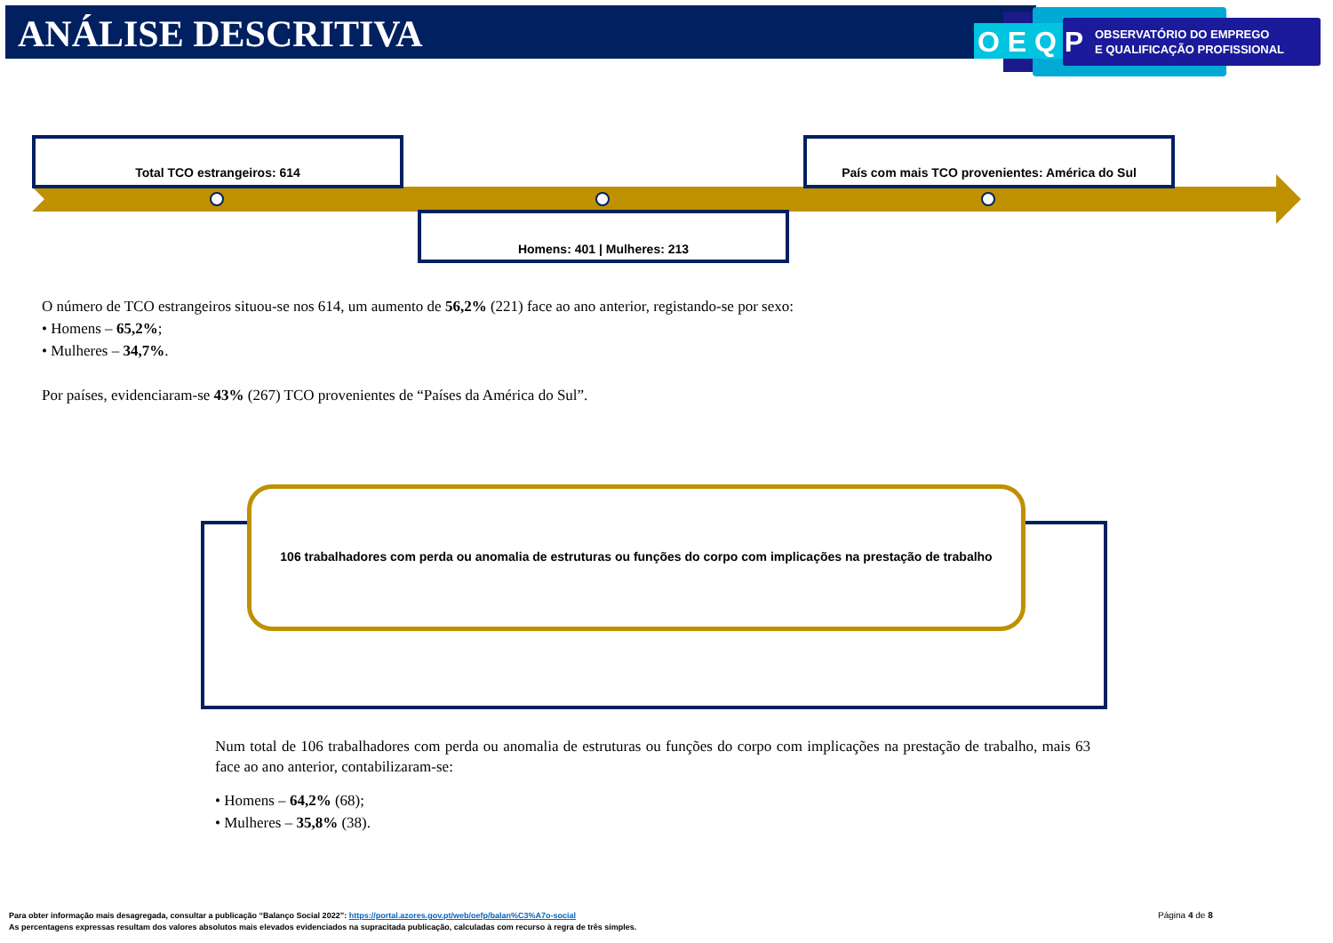ANÁLISE DESCRITIVA
O E Q P
OBSERVATÓRIO DO EMPREGO
E QUALIFICAÇÃO PROFISSIONAL
Total TCO estrangeiros: 614 País com mais TCO provenientes: América do Sul
Homens: 401 | Mulheres: 213
O número de TCO estrangeiros situou-se nos 614, um aumento de 56,2% (221) face ao ano anterior, registando-se por sexo:
• Homens – 65,2%;
• Mulheres – 34,7%.
Por países, evidenciaram-se 43% (267) TCO provenientes de “Países da América do Sul”.
106 trabalhadores com perda ou anomalia de estruturas ou funções do corpo com implicações na prestação de trabalho
Num total de 106 trabalhadores com perda ou anomalia de estruturas ou funções do corpo com implicações na prestação de trabalho, mais 63 face ao ano anterior, contabilizaram-se:
• Homens – 64,2% (68);
• Mulheres – 35,8% (38).
Para obter informação mais desagregada, consultar a publicação “Balanço Social 2022”: https://portal.azores.gov.pt/web/oefp/balan%C3%A7o-social
As percentagens expressas resultam dos valores absolutos mais elevados evidenciados na supracitada publicação, calculadas com recurso à regra de três simples.
Página 4 de 8